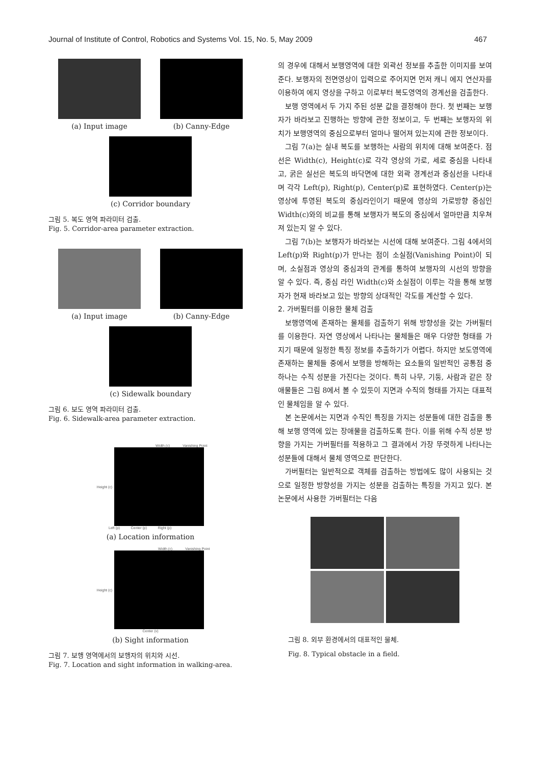Journal of Institute of Control, Robotics and Systems Vol. 15, No. 5, May 2009 467
(a) Input image (b) Canny-Edge
(c) Corridor boundary
그림 5. 복도 영역 파라미터 검출.
Fig. 5. Corridor-area parameter extraction.
(a) Input image (b) Canny-Edge
(c) Sidewalk boundary
그림 6. 보도 영역 파라미터 검출.
Fig. 6. Sidewalk-area parameter extraction.
Width (c) Vanishing Point
Height (c)
Left (p) Center (p) Right (p)
(a) Location information
Width (c) Vanishing Point
Height (c)
Center (v)
(b) Sight information
그림 7. 보행 영역에서의 보행자의 위치와 시선.
Fig. 7. Location and sight information in walking-area.
의 경우에 대해서 보행영역에 대한 외곽선 정보를 추출한 이미지를 보여준다. 보행자의 전면영상이 입력으로 주어지면 먼저 캐니 에지 연산자를 이용하여 에지 영상을 구하고 이로부터 복도영역의 경계선을 검출한다.
보행 영역에서 두 가지 주된 성분 값을 결정해야 한다. 첫 번째는 보행자가 바라보고 진행하는 방향에 관한 정보이고, 두 번째는 보행자의 위치가 보행영역의 중심으로부터 얼마나 떨어져 있는지에 관한 정보이다.
그림 7(a)는 실내 복도를 보행하는 사람의 위치에 대해 보여준다. 점선은 Width(c), Height(c)로 각각 영상의 가로, 세로 중심을 나타내고, 굵은 실선은 복도의 바닥면에 대한 외곽 경계선과 중심선을 나타내며 각각 Left(p), Right(p), Center(p)로 표현하였다. Center(p)는 영상에 투영된 복도의 중심라인이기 때문에 영상의 가로방향 중심인 Width(c)와의 비교를 통해 보행자가 복도의 중심에서 얼마만큼 치우쳐져 있는지 알 수 있다.
그림 7(b)는 보행자가 바라보는 시선에 대해 보여준다. 그림 4에서의 Left(p)와 Right(p)가 만나는 점이 소실점(Vanishing Point)이 되며, 소실점과 영상의 중심과의 관계를 통하여 보행자의 시선의 방향을 알 수 있다. 즉, 중심 라인 Width(c)와 소실점이 이루는 각을 통해 보행자가 현재 바라보고 있는 방향의 상대적인 각도를 계산할 수 있다.
2. 가버필터를 이용한 물체 검출
보행영역에 존재하는 물체를 검출하기 위해 방향성을 갖는 가버필터를 이용한다. 자연 영상에서 나타나는 물체들은 매우 다양한 형태를 가지기 때문에 일정한 특징 정보를 추출하기가 어렵다. 하지만 보도영역에 존재하는 물체들 중에서 보행을 방해하는 요소들의 일반적인 공통점 중 하나는 수직 성분을 가진다는 것이다. 특히 나무, 기둥, 사람과 같은 장애물들은 그림 8에서 볼 수 있듯이 지면과 수직의 형태를 가지는 대표적인 물체임을 알 수 있다.
본 논문에서는 지면과 수직인 특징을 가지는 성분들에 대한 검출을 통해 보행 영역에 있는 장애물을 검출하도록 한다. 이를 위해 수직 성분 방향을 가지는 가버필터를 적용하고 그 결과에서 가장 뚜렷하게 나타나는 성분들에 대해서 물체 영역으로 판단한다.
가버필터는 일반적으로 객체를 검출하는 방법에도 많이 사용되는 것으로 일정한 방향성을 가지는 성분을 검출하는 특징을 가지고 있다. 본 논문에서 사용한 가버필터는 다음
그림 8. 외부 환경에서의 대표적인 물체.
Fig. 8. Typical obstacle in a field.